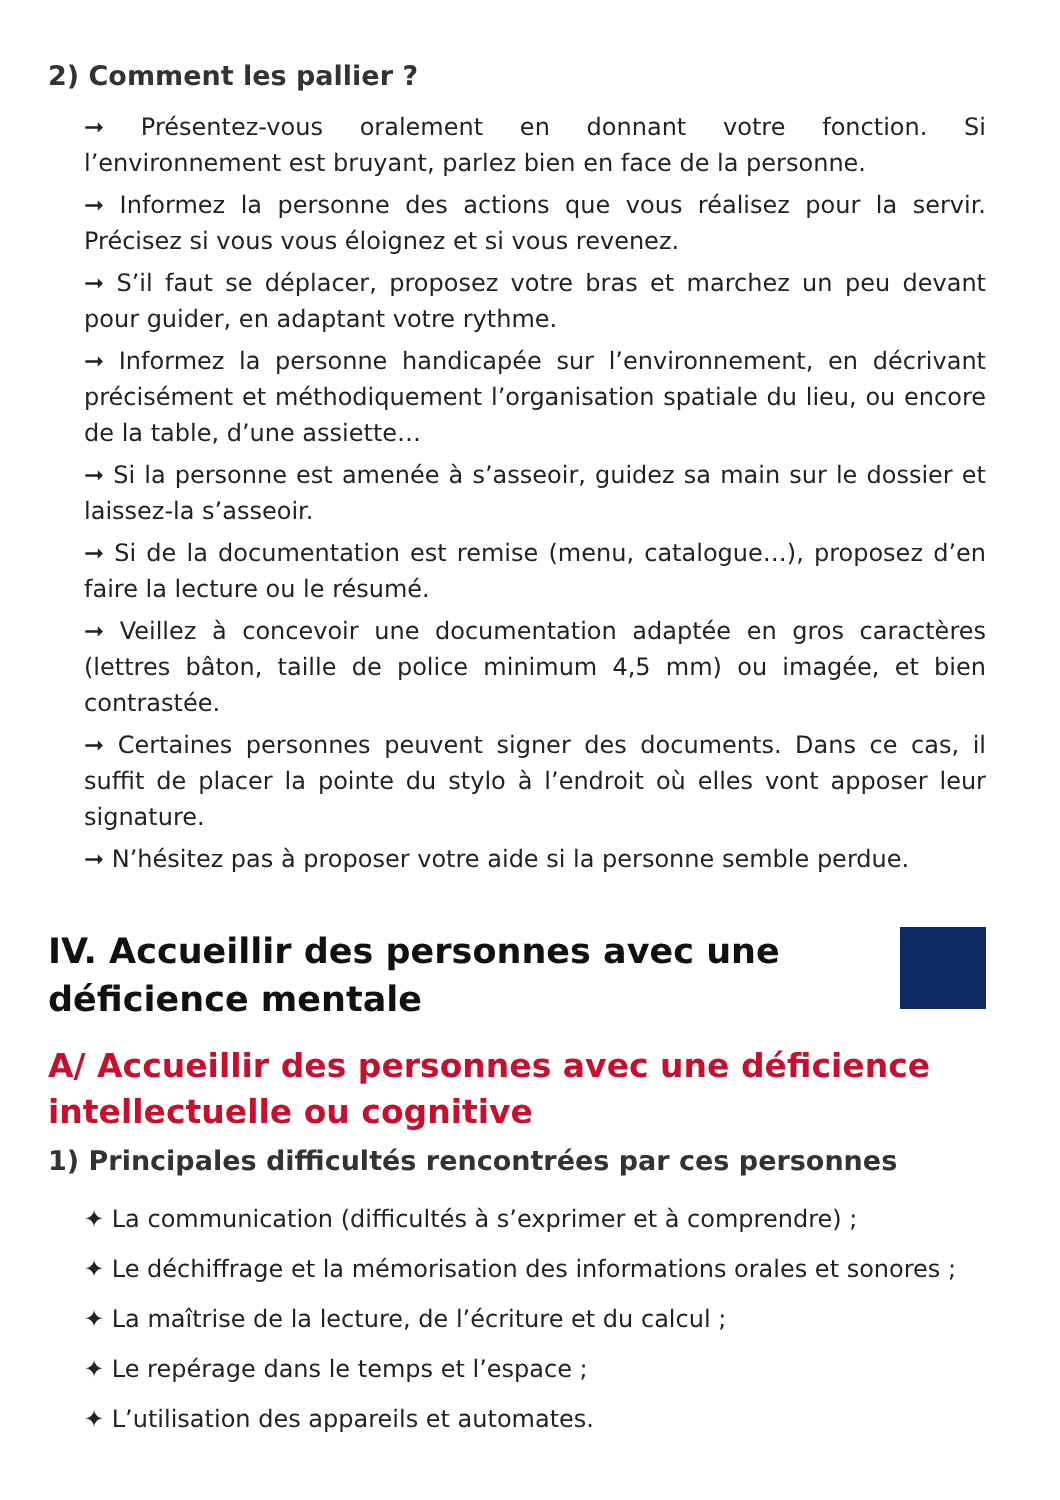2) Comment les pallier ?
➞ Présentez-vous oralement en donnant votre fonction. Si l’environnement est bruyant, parlez bien en face de la personne.
➞ Informez la personne des actions que vous réalisez pour la servir. Précisez si vous vous éloignez et si vous revenez.
➞ S’il faut se déplacer, proposez votre bras et marchez un peu devant pour guider, en adaptant votre rythme.
➞ Informez la personne handicapée sur l’environnement, en décrivant précisément et méthodiquement l’organisation spatiale du lieu, ou encore de la table, d’une assiette…
➞ Si la personne est amenée à s’asseoir, guidez sa main sur le dossier et laissez-la s’asseoir.
➞ Si de la documentation est remise (menu, catalogue…), proposez d’en faire la lecture ou le résumé.
➞ Veillez à concevoir une documentation adaptée en gros caractères (lettres bâton, taille de police minimum 4,5 mm) ou imagée, et bien contrastée.
➞ Certaines personnes peuvent signer des documents. Dans ce cas, il suffit de placer la pointe du stylo à l’endroit où elles vont apposer leur signature.
➞ N’hésitez pas à proposer votre aide si la personne semble perdue.
IV. Accueillir des personnes avec une déficience mentale
A/ Accueillir des personnes avec une déficience intellectuelle ou cognitive
1) Principales difficultés rencontrées par ces personnes
✦ La communication (difficultés à s’exprimer et à comprendre) ;
✦ Le déchiffrage et la mémorisation des informations orales et sonores ;
✦ La maîtrise de la lecture, de l’écriture et du calcul ;
✦ Le repérage dans le temps et l’espace ;
✦ L’utilisation des appareils et automates.